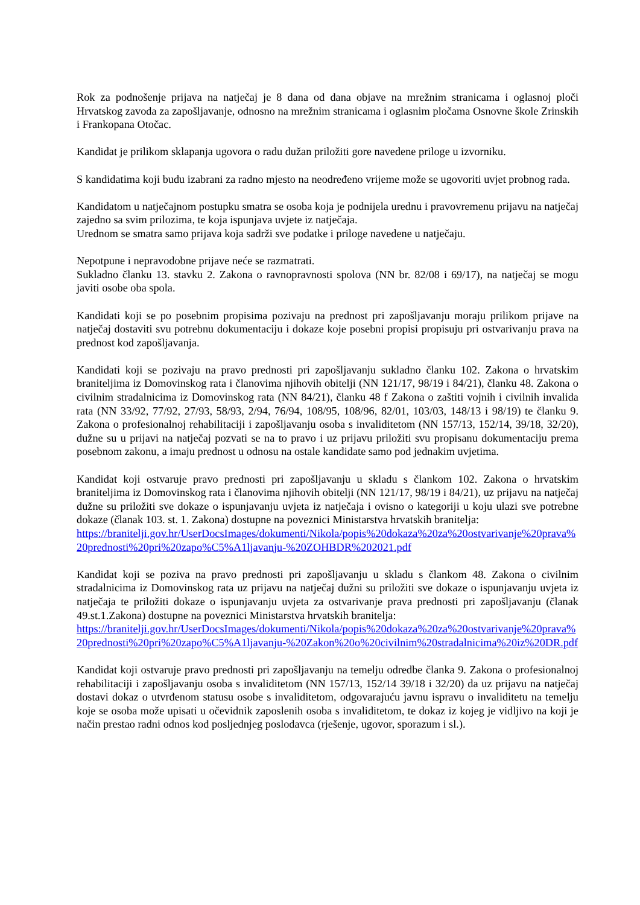Rok za podnošenje prijava na natječaj je 8 dana od dana objave na mrežnim stranicama i oglasnoj ploči Hrvatskog zavoda za zapošljavanje, odnosno na mrežnim stranicama i oglasnim pločama Osnovne škole Zrinskih i Frankopana Otočac.
Kandidat je prilikom sklapanja ugovora o radu dužan priložiti gore navedene priloge u izvorniku.
S kandidatima koji budu izabrani za radno mjesto na neodređeno vrijeme može se ugovoriti uvjet probnog rada.
Kandidatom u natječajnom postupku smatra se osoba koja je podnijela urednu i pravovremenu prijavu na natječaj zajedno sa svim prilozima, te koja ispunjava uvjete iz natječaja.
Urednom se smatra samo prijava koja sadrži sve podatke i priloge navedene u natječaju.
Nepotpune i nepravodobne prijave neće se razmatrati.
Sukladno članku 13. stavku 2. Zakona o ravnopravnosti spolova (NN br. 82/08 i 69/17), na natječaj se mogu javiti osobe oba spola.
Kandidati koji se po posebnim propisima pozivaju na prednost pri zapošljavanju moraju prilikom prijave na natječaj dostaviti svu potrebnu dokumentaciju i dokaze koje posebni propisi propisuju pri ostvarivanju prava na prednost kod zapošljavanja.
Kandidati koji se pozivaju na pravo prednosti pri zapošljavanju sukladno članku 102. Zakona o hrvatskim braniteljima iz Domovinskog rata i članovima njihovih obitelji (NN 121/17, 98/19 i 84/21), članku 48. Zakona o civilnim stradalnicima iz Domovinskog rata (NN 84/21), članku 48 f Zakona o zaštiti vojnih i civilnih invalida rata (NN 33/92, 77/92, 27/93, 58/93, 2/94, 76/94, 108/95, 108/96, 82/01, 103/03, 148/13 i 98/19) te članku 9. Zakona o profesionalnoj rehabilitaciji i zapošljavanju osoba s invaliditetom (NN 157/13, 152/14, 39/18, 32/20), dužne su u prijavi na natječaj pozvati se na to pravo i uz prijavu priložiti svu propisanu dokumentaciju prema posebnom zakonu, a imaju prednost u odnosu na ostale kandidate samo pod jednakim uvjetima.
Kandidat koji ostvaruje pravo prednosti pri zapošljavanju u skladu s člankom 102. Zakona o hrvatskim braniteljima iz Domovinskog rata i članovima njihovih obitelji (NN 121/17, 98/19 i 84/21), uz prijavu na natječaj dužne su priložiti sve dokaze o ispunjavanju uvjeta iz natječaja i ovisno o kategoriji u koju ulazi sve potrebne dokaze (članak 103. st. 1. Zakona) dostupne na poveznici Ministarstva hrvatskih branitelja:
https://branitelji.gov.hr/UserDocsImages/dokumenti/Nikola/popis%20dokaza%20za%20ostvarivanje%20prava%20prednosti%20pri%20zapo%C5%A1ljavanju-%20ZOHBDR%202021.pdf
Kandidat koji se poziva na pravo prednosti pri zapošljavanju u skladu s člankom 48. Zakona o civilnim stradalnicima iz Domovinskog rata uz prijavu na natječaj dužni su priložiti sve dokaze o ispunjavanju uvjeta iz natječaja te priložiti dokaze o ispunjavanju uvjeta za ostvarivanje prava prednosti pri zapošljavanju (članak 49.st.1.Zakona) dostupne na poveznici Ministarstva hrvatskih branitelja:
https://branitelji.gov.hr/UserDocsImages/dokumenti/Nikola/popis%20dokaza%20za%20ostvarivanje%20prava%20prednosti%20pri%20zapo%C5%A1ljavanju-%20Zakon%20o%20civilnim%20stradalnicima%20iz%20DR.pdf
Kandidat koji ostvaruje pravo prednosti pri zapošljavanju na temelju odredbe članka 9. Zakona o profesionalnoj rehabilitaciji i zapošljavanju osoba s invaliditetom (NN 157/13, 152/14 39/18 i 32/20) da uz prijavu na natječaj dostavi dokaz o utvrđenom statusu osobe s invaliditetom, odgovarajuću javnu ispravu o invaliditetu na temelju koje se osoba može upisati u očevidnik zaposlenih osoba s invaliditetom, te dokaz iz kojeg je vidljivo na koji je način prestao radni odnos kod posljednjeg poslodavca (rješenje, ugovor, sporazum i sl.).